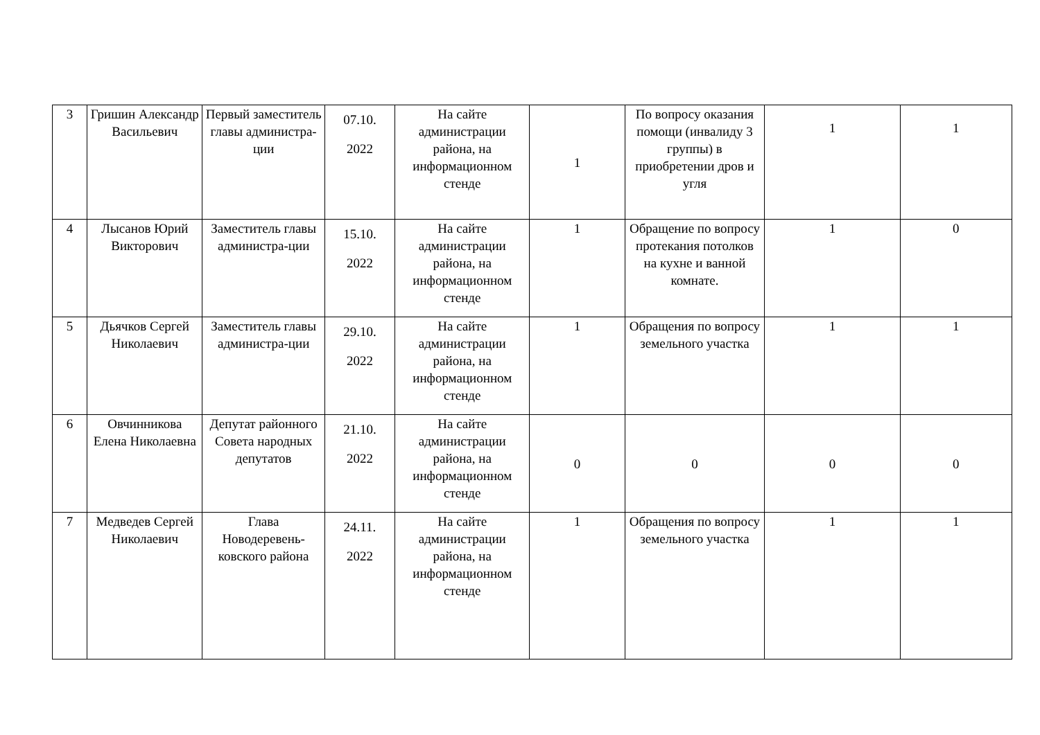| 3 | Гришин Александр Васильевич | Первый заместитель главы администра-ции | 07.10. 2022 | На сайте администрации района, на информационном стенде | 1 | По вопросу оказания помощи (инвалиду 3 группы) в приобретении дров и угля | 1 | 1 |
| 4 | Лысанов Юрий Викторович | Заместитель главы администра-ции | 15.10. 2022 | На сайте администрации района, на информационном стенде | 1 | Обращение по вопросу протекания потолков на кухне и ванной комнате. | 1 | 0 |
| 5 | Дьячков Сергей Николаевич | Заместитель главы администра-ции | 29.10. 2022 | На сайте администрации района, на информационном стенде | 1 | Обращения по вопросу земельного участка | 1 | 1 |
| 6 | Овчинникова Елена Николаевна | Депутат районного Совета народных депутатов | 21.10. 2022 | На сайте администрации района, на информационном стенде | 0 | 0 | 0 | 0 |
| 7 | Медведев Сергей Николаевич | Глава Новодеревень-ковского района | 24.11. 2022 | На сайте администрации района, на информационном стенде | 1 | Обращения по вопросу земельного участка | 1 | 1 |